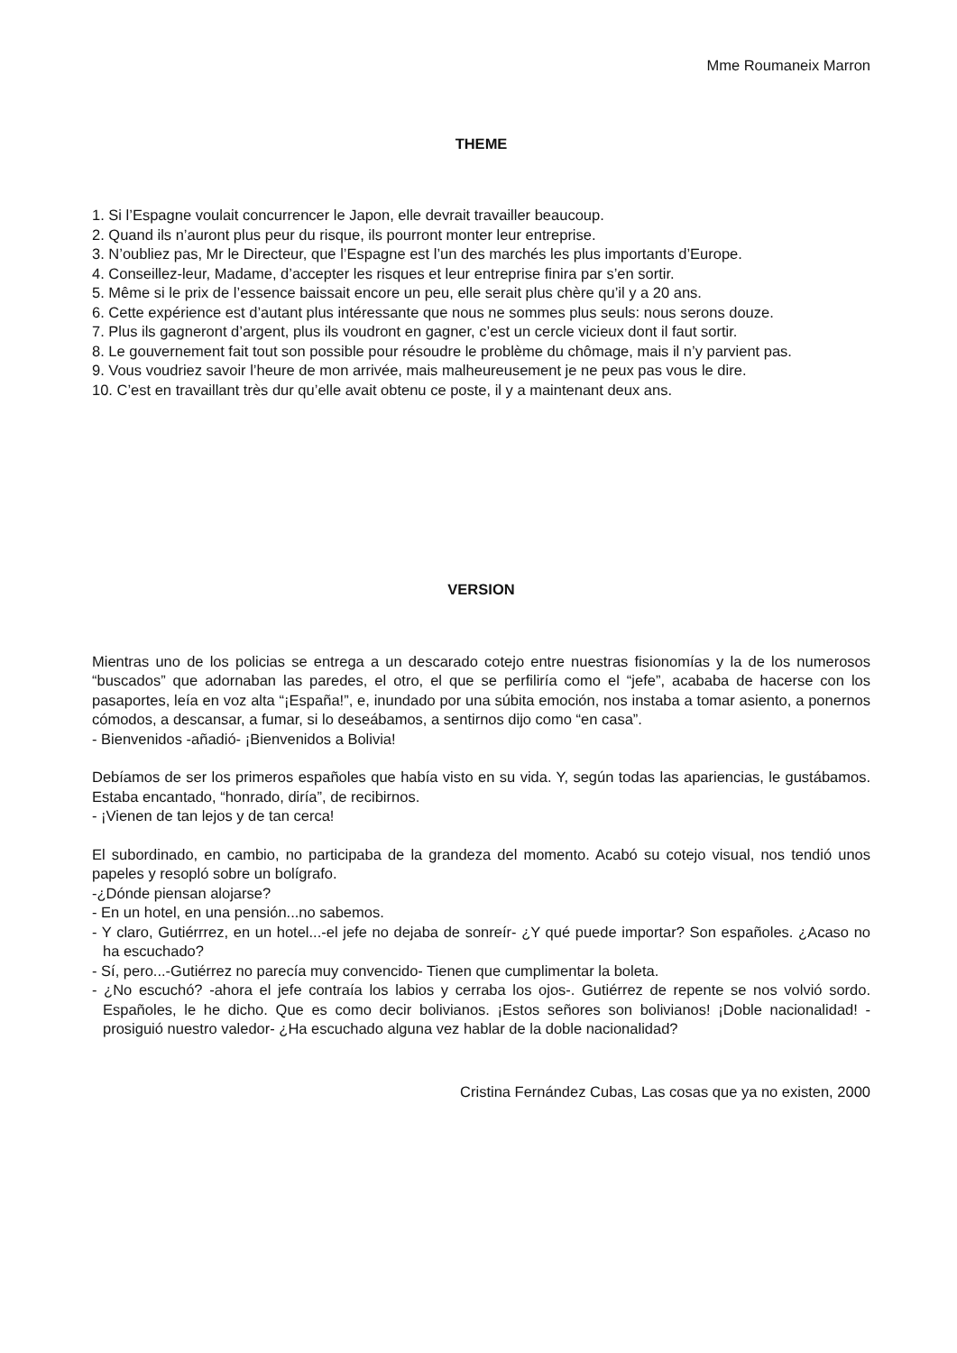Mme Roumaneix Marron
THEME
1. Si l’Espagne voulait concurrencer le Japon, elle devrait travailler beaucoup.
2. Quand ils n’auront plus peur du risque, ils pourront monter leur entreprise.
3. N’oubliez pas, Mr le Directeur, que l’Espagne est l’un des marchés les plus importants d’Europe.
4. Conseillez-leur, Madame, d’accepter les risques et leur entreprise finira par s’en sortir.
5. Même si le prix de l’essence baissait encore un peu, elle serait plus chère qu’il y a 20 ans.
6. Cette expérience est d’autant plus intéressante que nous ne sommes plus seuls: nous serons douze.
7. Plus ils gagneront d’argent, plus ils voudront en gagner, c’est un cercle vicieux dont il faut sortir.
8. Le gouvernement fait tout son possible pour résoudre le problème du chômage, mais il n’y parvient pas.
9. Vous voudriez savoir l’heure de mon arrivée, mais malheureusement je ne peux pas vous le dire.
10. C’est en travaillant très dur qu’elle avait obtenu ce poste, il y a maintenant deux ans.
VERSION
Mientras uno de los policias se entrega a un descarado cotejo entre nuestras fisionomías y la de los numerosos “buscados” que adornaban las paredes, el otro, el que se perfiliría como el “jefe”, acababa de hacerse con los pasaportes, leía en voz alta “¡España!”, e, inundado por una súbita emoción, nos instaba a tomar asiento, a ponernos cómodos, a descansar, a fumar, si lo deseábamos, a sentirnos dijo como “en casa”.
- Bienvenidos -añadió- ¡Bienvenidos a Bolivia!
Debíamos de ser los primeros españoles que había visto en su vida. Y, según todas las apariencias, le gustábamos. Estaba encantado, “honrado, diría”, de recibirnos.
- ¡Vienen de tan lejos y de tan cerca!
El subordinado, en cambio, no participaba de la grandeza del momento. Acabó su cotejo visual, nos tendió unos papeles y resopló sobre un bolígrafo.
-¿Dónde piensan alojarse?
- En un hotel, en una pensión...no sabemos.
- Y claro, Gutiérrrez, en un hotel...-el jefe no dejaba de sonreír- ¿Y qué puede importar? Son españoles. ¿Acaso no ha escuchado?
- Sí, pero...-Gutiérrez no parecía muy convencido- Tienen que cumplimentar la boleta.
- ¿No escuchó? -ahora el jefe contraía los labios y cerraba los ojos-. Gutiérrez de repente se nos volvió sordo. Españoles, le he dicho. Que es como decir bolivianos. ¡Estos señores son bolivianos! ¡Doble nacionalidad! -prosiguió nuestro valedor- ¿Ha escuchado alguna vez hablar de la doble nacionalidad?
Cristina Fernández Cubas, Las cosas que ya no existen, 2000